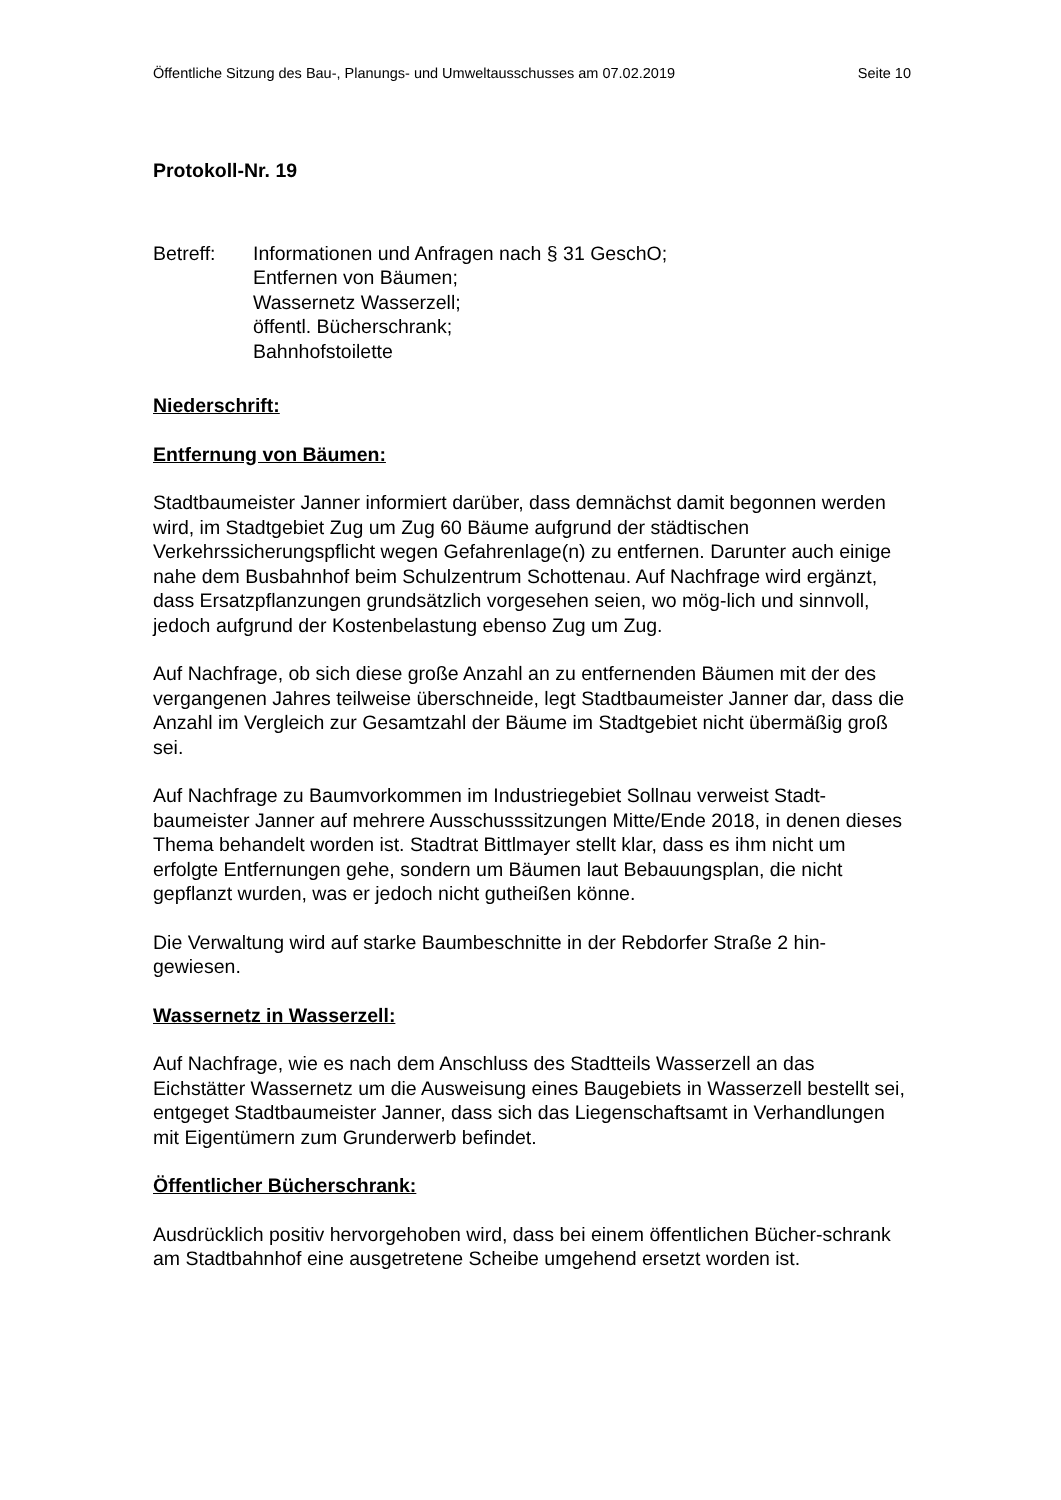Öffentliche Sitzung des Bau-, Planungs- und Umweltausschusses am 07.02.2019 Seite 10
Protokoll-Nr. 19
Betreff: Informationen und Anfragen nach § 31 GeschO;
Entfernen von Bäumen;
Wassernetz Wasserzell;
öffentl. Bücherschrank;
Bahnhofstoilette
Niederschrift:
Entfernung von Bäumen:
Stadtbaumeister Janner informiert darüber, dass demnächst damit begonnen werden wird, im Stadtgebiet Zug um Zug 60 Bäume aufgrund der städtischen Verkehrssicherungspflicht wegen Gefahrenlage(n) zu entfernen. Darunter auch einige nahe dem Busbahnhof beim Schulzentrum Schottenau. Auf Nachfrage wird ergänzt, dass Ersatzpflanzungen grundsätzlich vorgesehen seien, wo mög-lich und sinnvoll, jedoch aufgrund der Kostenbelastung ebenso Zug um Zug.
Auf Nachfrage, ob sich diese große Anzahl an zu entfernenden Bäumen mit der des vergangenen Jahres teilweise überschneide, legt Stadtbaumeister Janner dar, dass die Anzahl im Vergleich zur Gesamtzahl der Bäume im Stadtgebiet nicht übermäßig groß sei.
Auf Nachfrage zu Baumvorkommen im Industriegebiet Sollnau verweist Stadt-baumeister Janner auf mehrere Ausschusssitzungen Mitte/Ende 2018, in denen dieses Thema behandelt worden ist. Stadtrat Bittlmayer stellt klar, dass es ihm nicht um erfolgte Entfernungen gehe, sondern um Bäumen laut Bebauungsplan, die nicht gepflanzt wurden, was er jedoch nicht gutheißen könne.
Die Verwaltung wird auf starke Baumbeschnitte in der Rebdorfer Straße 2 hin-gewiesen.
Wassernetz in Wasserzell:
Auf Nachfrage, wie es nach dem Anschluss des Stadtteils Wasserzell an das Eichstätter Wassernetz um die Ausweisung eines Baugebiets in Wasserzell bestellt sei, entgeget Stadtbaumeister Janner, dass sich das Liegenschaftsamt in Verhandlungen mit Eigentümern zum Grunderwerb befindet.
Öffentlicher Bücherschrank:
Ausdrücklich positiv hervorgehoben wird, dass bei einem öffentlichen Bücher-schrank am Stadtbahnhof eine ausgetretene Scheibe umgehend ersetzt worden ist.